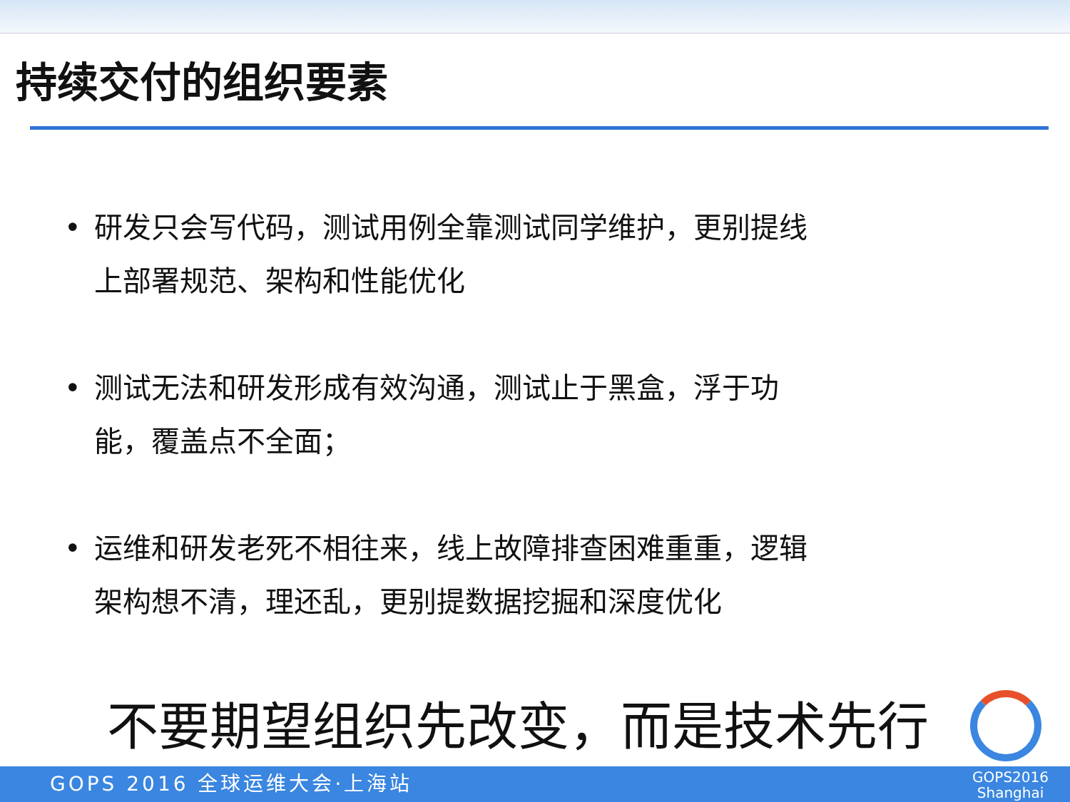持续交付的组织要素
• 研发只会写代码，测试用例全靠测试同学维护，更别提线上部署规范、架构和性能优化
• 测试无法和研发形成有效沟通，测试止于黑盒，浮于功能，覆盖点不全面；
• 运维和研发老死不相往来，线上故障排查困难重重，逻辑架构想不清，理还乱，更别提数据挖掘和深度优化
不要期望组织先改变，而是技术先行
GOPS 2016 全球运维大会·上海站
GOPS2016
Shanghai